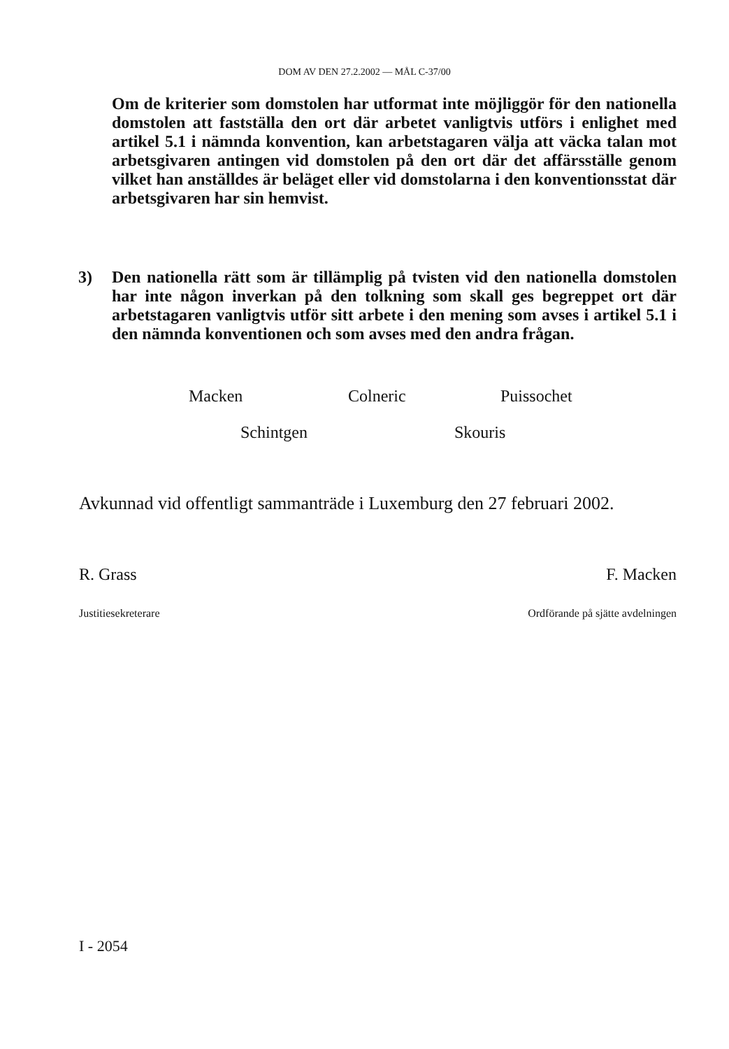DOM AV DEN 27.2.2002 — MÅL C-37/00
Om de kriterier som domstolen har utformat inte möjliggör för den nationella domstolen att fastställa den ort där arbetet vanligtvis utförs i enlighet med artikel 5.1 i nämnda konvention, kan arbetstagaren välja att väcka talan mot arbetsgivaren antingen vid domstolen på den ort där det affärsställe genom vilket han anställdes är beläget eller vid domstolarna i den konventionsstat där arbetsgivaren har sin hemvist.
3) Den nationella rätt som är tillämplig på tvisten vid den nationella domstolen har inte någon inverkan på den tolkning som skall ges begreppet ort där arbetstagaren vanligtvis utför sitt arbete i den mening som avses i artikel 5.1 i den nämnda konventionen och som avses med den andra frågan.
Macken Colneric Puissochet
Schintgen Skouris
Avkunnad vid offentligt sammanträde i Luxemburg den 27 februari 2002.
R. Grass F. Macken
Justitiesekreterare Ordförande på sjätte avdelningen
I - 2054